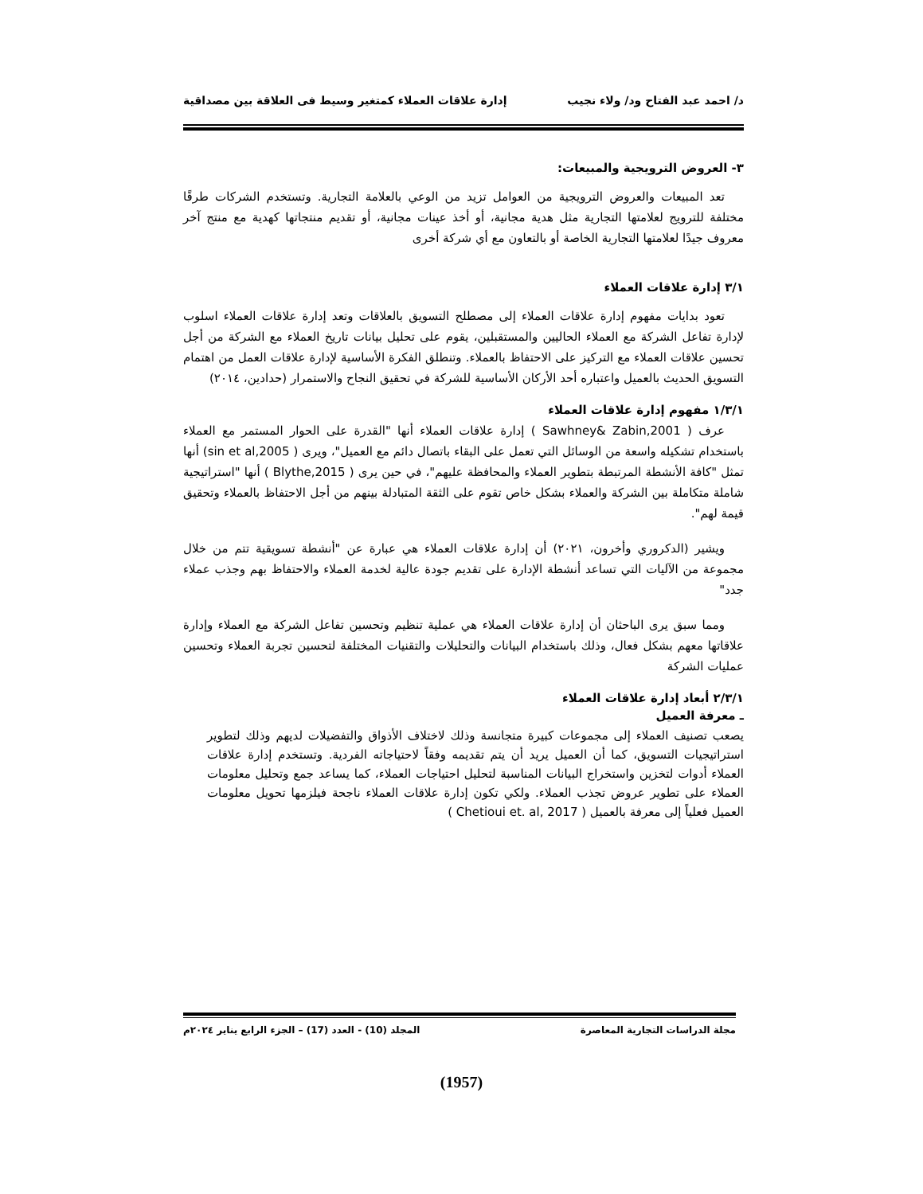د/ احمد عبد الفتاح ود/ ولاء نجيب إدارة علاقات العملاء كمتغير وسيط فى العلاقة بين مصداقية
٣- العروض الترويجية والمبيعات:
تعد المبيعات والعروض الترويجية من العوامل تزيد من الوعي بالعلامة التجارية. وتستخدم الشركات طرقًا مختلفة للترويج لعلامتها التجارية مثل هدية مجانية، أو أخذ عينات مجانية، أو تقديم منتجاتها كهدية مع منتج آخر معروف جيدًا لعلامتها التجارية الخاصة أو بالتعاون مع أي شركة أخرى
٣/١ إدارة علاقات العملاء
تعود بدايات مفهوم إدارة علاقات العملاء إلى مصطلح التسويق بالعلاقات وتعد إدارة علاقات العملاء اسلوب لإدارة تفاعل الشركة مع العملاء الحاليين والمستقبلين، يقوم على تحليل بيانات تاريخ العملاء مع الشركة من أجل تحسين علاقات العملاء مع التركيز على الاحتفاظ بالعملاء. وتنطلق الفكرة الأساسية لإدارة علاقات العمل من اهتمام التسويق الحديث بالعميل واعتباره أحد الأركان الأساسية للشركة في تحقيق النجاح والاستمرار (حدادين، ٢٠١٤)
١/٣/١ مفهوم إدارة علاقات العملاء
عرف ( Sawhney& Zabin,2001 ) إدارة علاقات العملاء أنها "القدرة على الحوار المستمر مع العملاء باستخدام تشكيله واسعة من الوسائل التي تعمل على البقاء باتصال دائم مع العميل"، ويرى ( sin et al,2005) أنها تمثل "كافة الأنشطة المرتبطة بتطوير العملاء والمحافظة عليهم"، في حين يرى ( Blythe,2015 ) أنها "استراتيجية شاملة متكاملة بين الشركة والعملاء بشكل خاص تقوم على الثقة المتبادلة بينهم من أجل الاحتفاظ بالعملاء وتحقيق قيمة لهم".
ويشير (الدكروري وأخرون، ٢٠٢١) أن إدارة علاقات العملاء هي عبارة عن "أنشطة تسويقية تتم من خلال مجموعة من الآليات التي تساعد أنشطة الإدارة على تقديم جودة عالية لخدمة العملاء والاحتفاظ بهم وجذب عملاء جدد"
ومما سبق يرى الباحثان أن إدارة علاقات العملاء هي عملية تنظيم وتحسين تفاعل الشركة مع العملاء وإدارة علاقاتها معهم بشكل فعال، وذلك باستخدام البيانات والتحليلات والتقنيات المختلفة لتحسين تجربة العملاء وتحسين عمليات الشركة
٢/٣/١ أبعاد إدارة علاقات العملاء
ـ معرفة العميل
يصعب تصنيف العملاء إلى مجموعات كبيرة متجانسة وذلك لاختلاف الأذواق والتفضيلات لديهم وذلك لتطوير استراتيجيات التسويق، كما أن العميل يريد أن يتم تقديمه وفقاً لاحتياجاته الفردية. وتستخدم إدارة علاقات العملاء أدوات لتخزين واستخراج البيانات المناسبة لتحليل احتياجات العملاء، كما يساعد جمع وتحليل معلومات العملاء على تطوير عروض تجذب العملاء. ولكي تكون إدارة علاقات العملاء ناجحة فيلزمها تحويل معلومات العميل فعلياً إلى معرفة بالعميل ( Chetioui et. al, 2017 )
مجلة الدراسات التجارية المعاصرة المجلد (10) - العدد (17) – الجزء الرابع يناير ٢٠٢٤م
(1957)